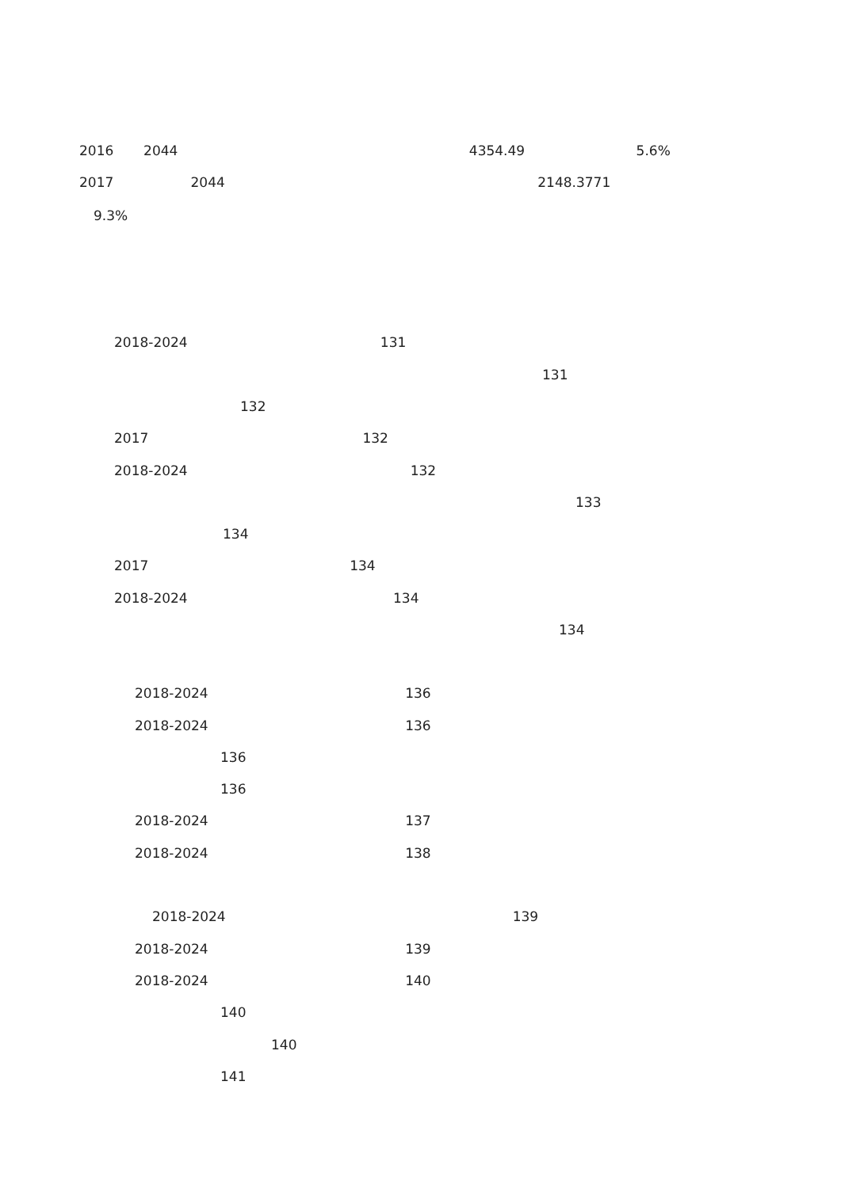2016 2044 4354.49 5.6%
2017 2044 2148.3771
9.3%
2018-2024 131
131
132
2017 132
2018-2024 132
133
134
2017 134
2018-2024 134
134
2018-2024 136
2018-2024 136
136
136
2018-2024 137
2018-2024 138
2018-2024 139
2018-2024 139
2018-2024 140
140
140
141